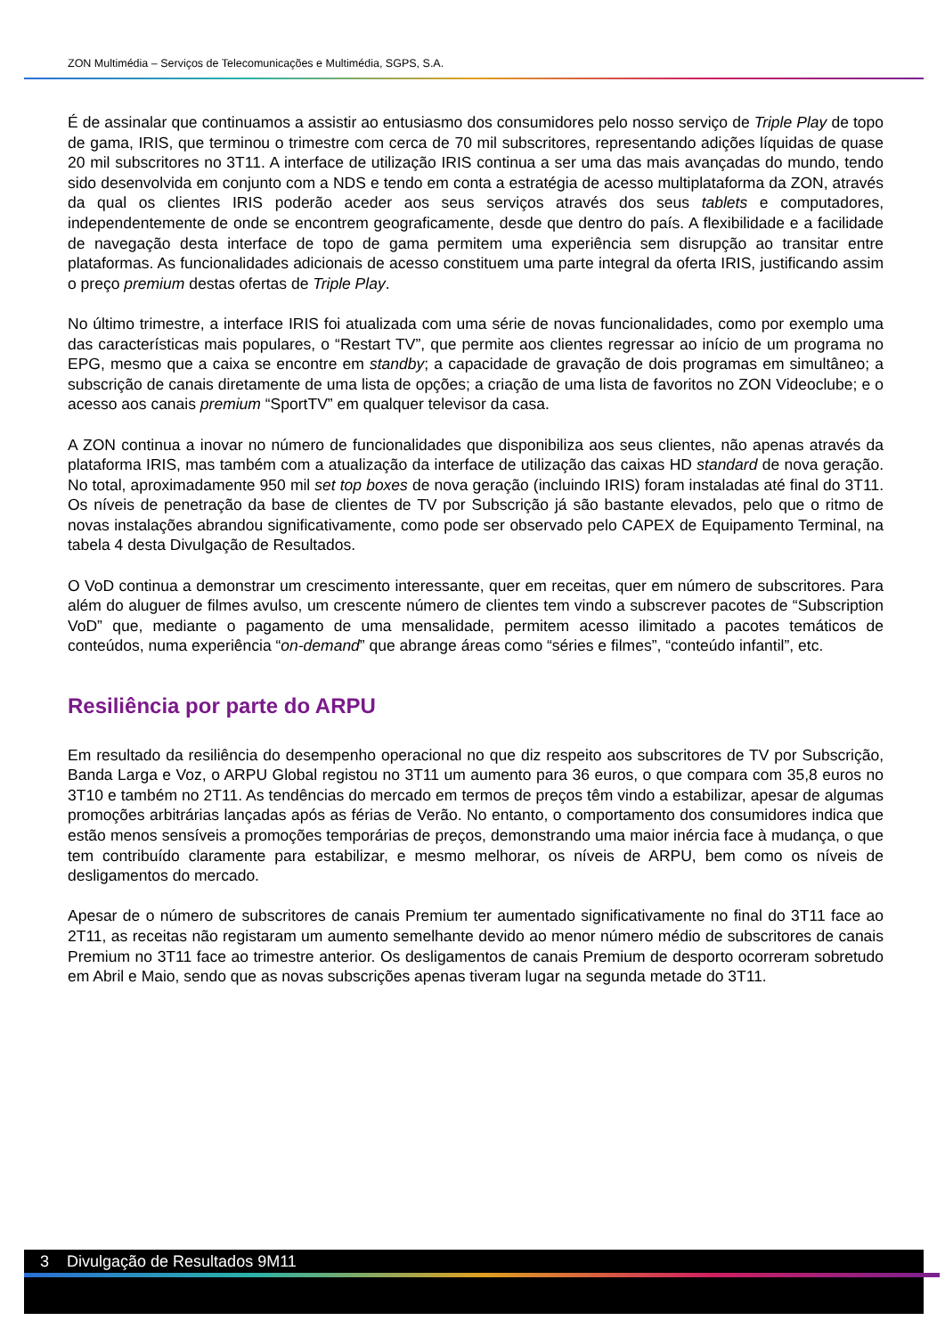ZON Multimédia – Serviços de Telecomunicações e Multimédia, SGPS, S.A.
É de assinalar que continuamos a assistir ao entusiasmo dos consumidores pelo nosso serviço de Triple Play de topo de gama, IRIS, que terminou o trimestre com cerca de 70 mil subscritores, representando adições líquidas de quase 20 mil subscritores no 3T11. A interface de utilização IRIS continua a ser uma das mais avançadas do mundo, tendo sido desenvolvida em conjunto com a NDS e tendo em conta a estratégia de acesso multiplataforma da ZON, através da qual os clientes IRIS poderão aceder aos seus serviços através dos seus tablets e computadores, independentemente de onde se encontrem geograficamente, desde que dentro do país. A flexibilidade e a facilidade de navegação desta interface de topo de gama permitem uma experiência sem disrupção ao transitar entre plataformas. As funcionalidades adicionais de acesso constituem uma parte integral da oferta IRIS, justificando assim o preço premium destas ofertas de Triple Play.
No último trimestre, a interface IRIS foi atualizada com uma série de novas funcionalidades, como por exemplo uma das características mais populares, o “Restart TV”, que permite aos clientes regressar ao início de um programa no EPG, mesmo que a caixa se encontre em standby; a capacidade de gravação de dois programas em simultâneo; a subscrição de canais diretamente de uma lista de opções; a criação de uma lista de favoritos no ZON Videoclube; e o acesso aos canais premium “SportTV” em qualquer televisor da casa.
A ZON continua a inovar no número de funcionalidades que disponibiliza aos seus clientes, não apenas através da plataforma IRIS, mas também com a atualização da interface de utilização das caixas HD standard de nova geração. No total, aproximadamente 950 mil set top boxes de nova geração (incluindo IRIS) foram instaladas até final do 3T11. Os níveis de penetração da base de clientes de TV por Subscrição já são bastante elevados, pelo que o ritmo de novas instalações abrandou significativamente, como pode ser observado pelo CAPEX de Equipamento Terminal, na tabela 4 desta Divulgação de Resultados.
O VoD continua a demonstrar um crescimento interessante, quer em receitas, quer em número de subscritores. Para além do aluguer de filmes avulso, um crescente número de clientes tem vindo a subscrever pacotes de “Subscription VoD” que, mediante o pagamento de uma mensalidade, permitem acesso ilimitado a pacotes temáticos de conteúdos, numa experiência “on-demand” que abrange áreas como “séries e filmes”, “conteúdo infantil”, etc.
Resiliência por parte do ARPU
Em resultado da resiliência do desempenho operacional no que diz respeito aos subscritores de TV por Subscrição, Banda Larga e Voz, o ARPU Global registou no 3T11 um aumento para 36 euros, o que compara com 35,8 euros no 3T10 e também no 2T11. As tendências do mercado em termos de preços têm vindo a estabilizar, apesar de algumas promoções arbitrárias lançadas após as férias de Verão. No entanto, o comportamento dos consumidores indica que estão menos sensíveis a promoções temporárias de preços, demonstrando uma maior inércia face à mudança, o que tem contribuído claramente para estabilizar, e mesmo melhorar, os níveis de ARPU, bem como os níveis de desligamentos do mercado.
Apesar de o número de subscritores de canais Premium ter aumentado significativamente no final do 3T11 face ao 2T11, as receitas não registaram um aumento semelhante devido ao menor número médio de subscritores de canais Premium no 3T11 face ao trimestre anterior. Os desligamentos de canais Premium de desporto ocorreram sobretudo em Abril e Maio, sendo que as novas subscrições apenas tiveram lugar na segunda metade do 3T11.
3 Divulgação de Resultados 9M11